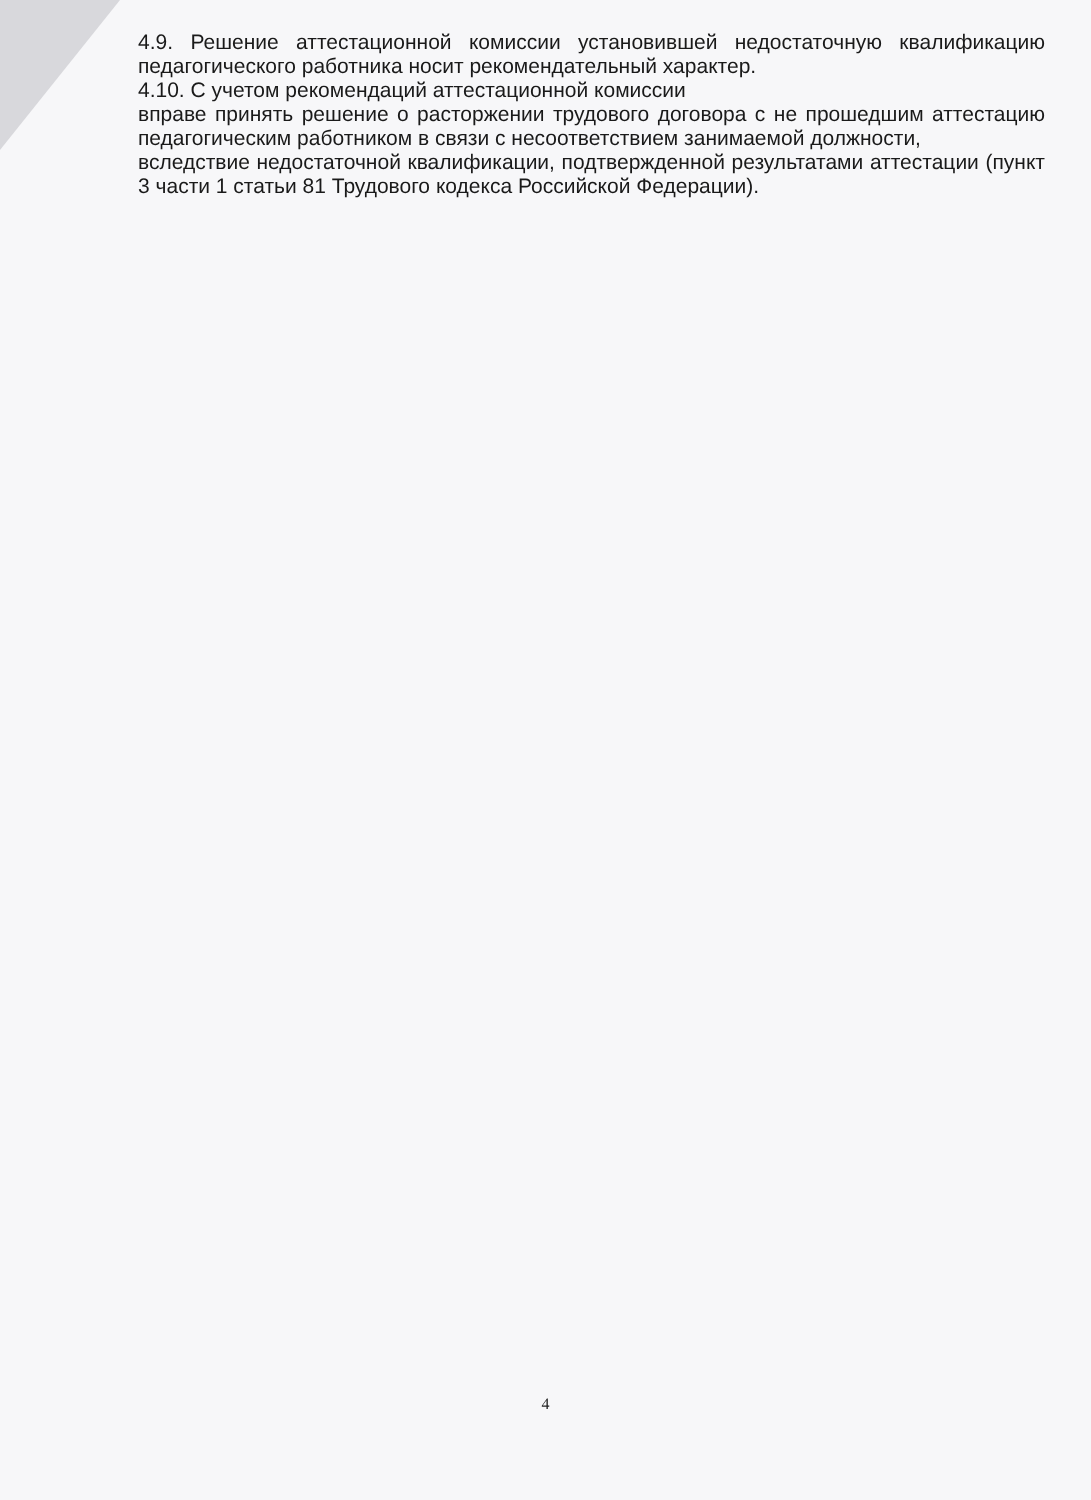4.9. Решение аттестационной комиссии установившей недостаточную квалификацию педагогического работника носит рекомендательный характер.
4.10. С учетом рекомендаций аттестационной комиссии
вправе принять решение о расторжении трудового договора с не прошедшим аттестацию педагогическим работником в связи с несоответствием занимаемой должности,
вследствие недостаточной квалификации, подтвержденной результатами аттестации (пункт 3 части 1 статьи 81 Трудового кодекса Российской Федерации).
4